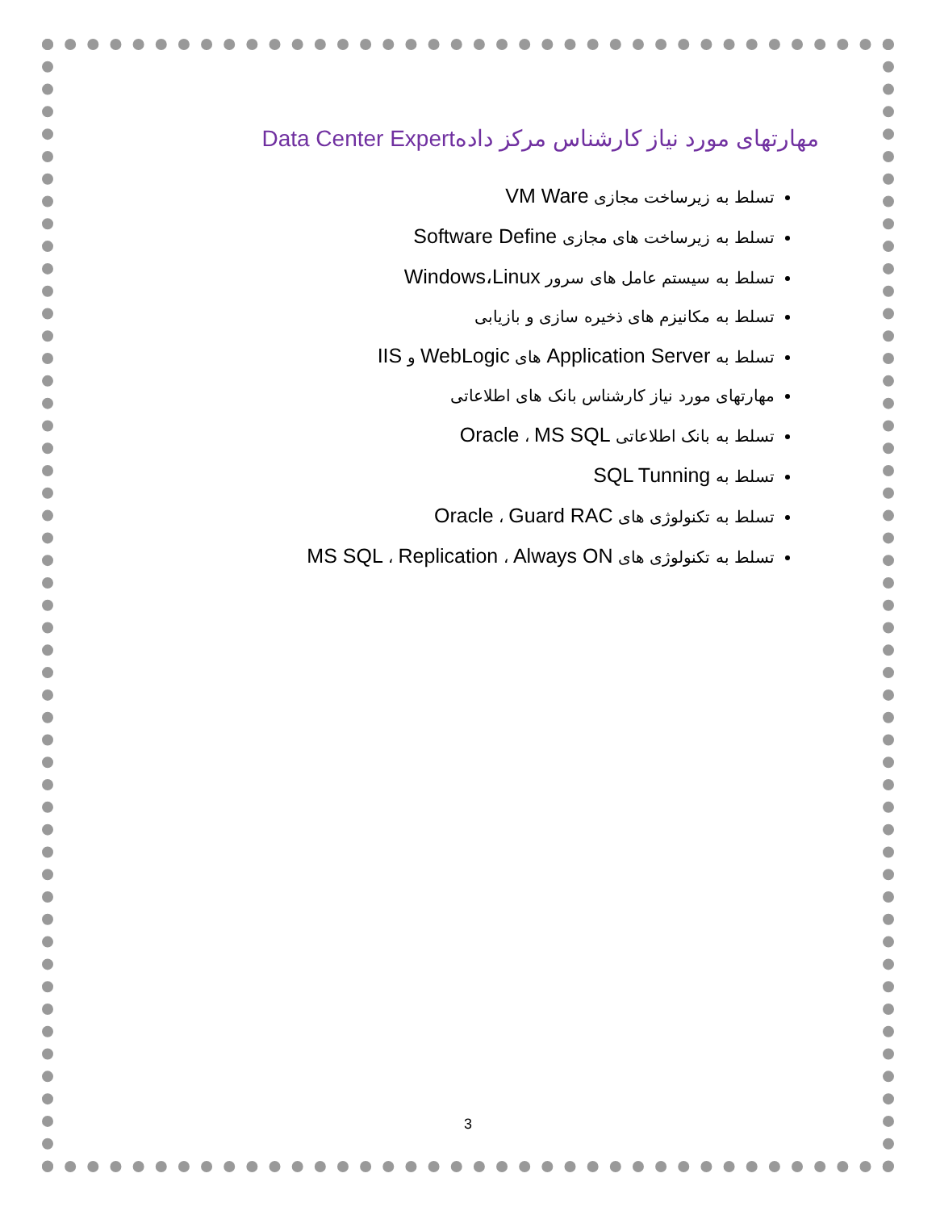مهارتهای مورد نیاز کارشناس مرکز دادهData Center Expert
تسلط به زیرساخت مجازی VM Ware
تسلط به زیرساخت های مجازی Software Define
تسلط به سیستم عامل های سرور Windows،Linux
تسلط به مکانیزم های ذخیره سازی و بازیابی
تسلط به Application Server های WebLogic و IIS
مهارتهای مورد نیاز کارشناس بانک های اطلاعاتی
تسلط به بانک اطلاعاتی Oracle ، MS SQL
تسلط به SQL Tunning
تسلط به تکنولوژی های Oracle ، Guard RAC
تسلط به تکنولوژی های MS SQL ، Replication ، Always ON
3